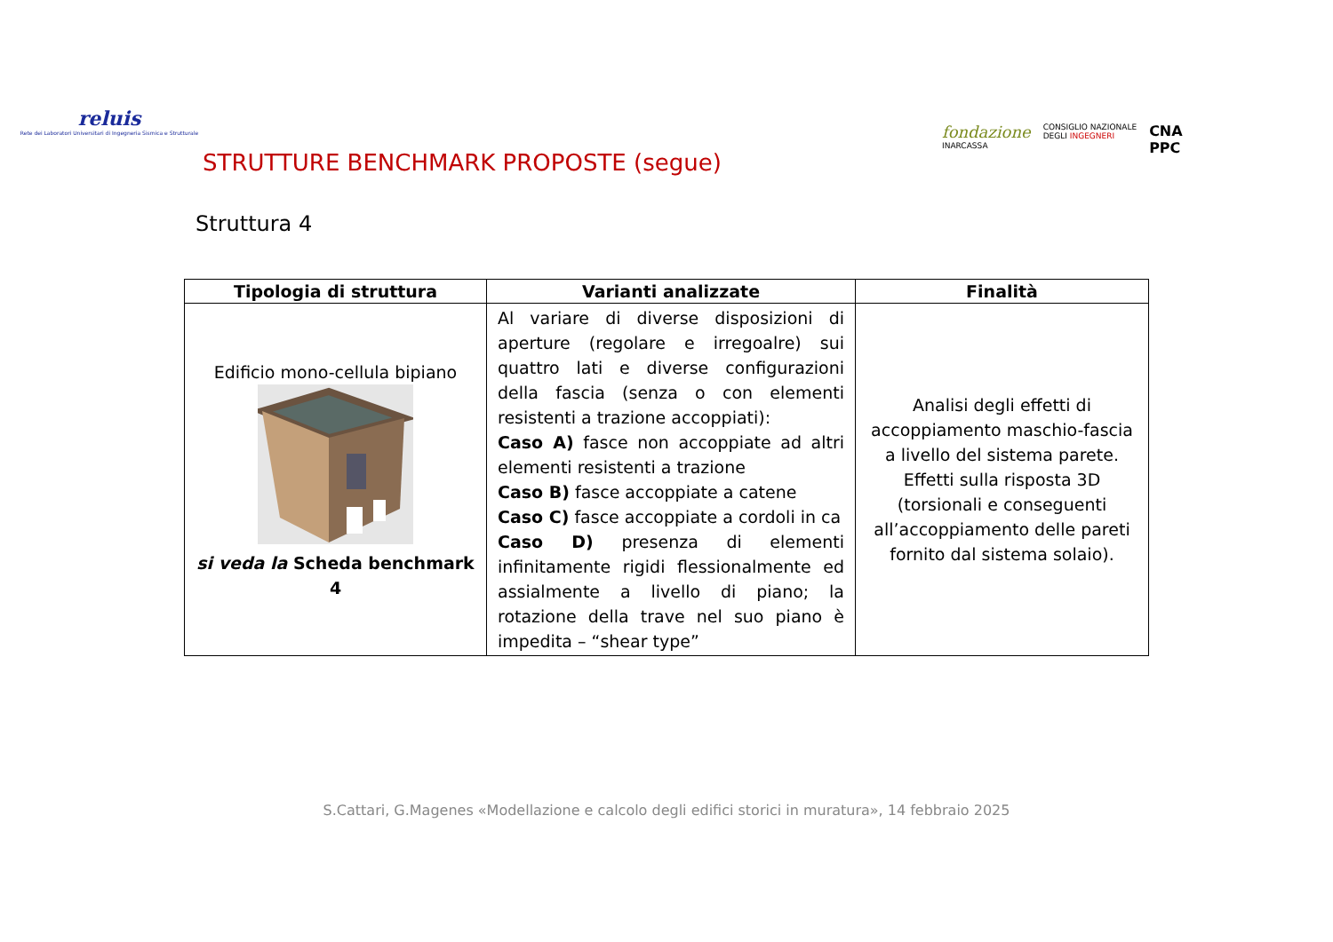reluis
Rete dei Laboratori Universitari di Ingegneria Sismica e Strutturale
STRUTTURE BENCHMARK PROPOSTE (segue)
fondazione
INARCASSA
CONSIGLIO NAZIONALE
DEGLI INGEGNERI
CNA
PPC
Struttura 4
| Tipologia di struttura | Varianti analizzate | Finalità |
| --- | --- | --- |
| Edificio mono-cellula bipiano si veda la Scheda benchmark 4 | Al variare di diverse disposizioni di aperture (regolare e irregoalre) sui quattro lati e diverse configurazioni della fascia (senza o con elementi resistenti a trazione accoppiati): Caso A) fasce non accoppiate ad altri elementi resistenti a trazione Caso B) fasce accoppiate a catene Caso C) fasce accoppiate a cordoli in ca Caso D) presenza di elementi infinitamente rigidi flessionalmente ed assialmente a livello di piano; la rotazione della trave nel suo piano è impedita – “shear type” | Analisi degli effetti di accoppiamento maschio-fascia a livello del sistema parete. Effetti sulla risposta 3D (torsionali e conseguenti all’accoppiamento delle pareti fornito dal sistema solaio). |
S.Cattari, G.Magenes «Modellazione e calcolo degli edifici storici in muratura», 14 febbraio 2025